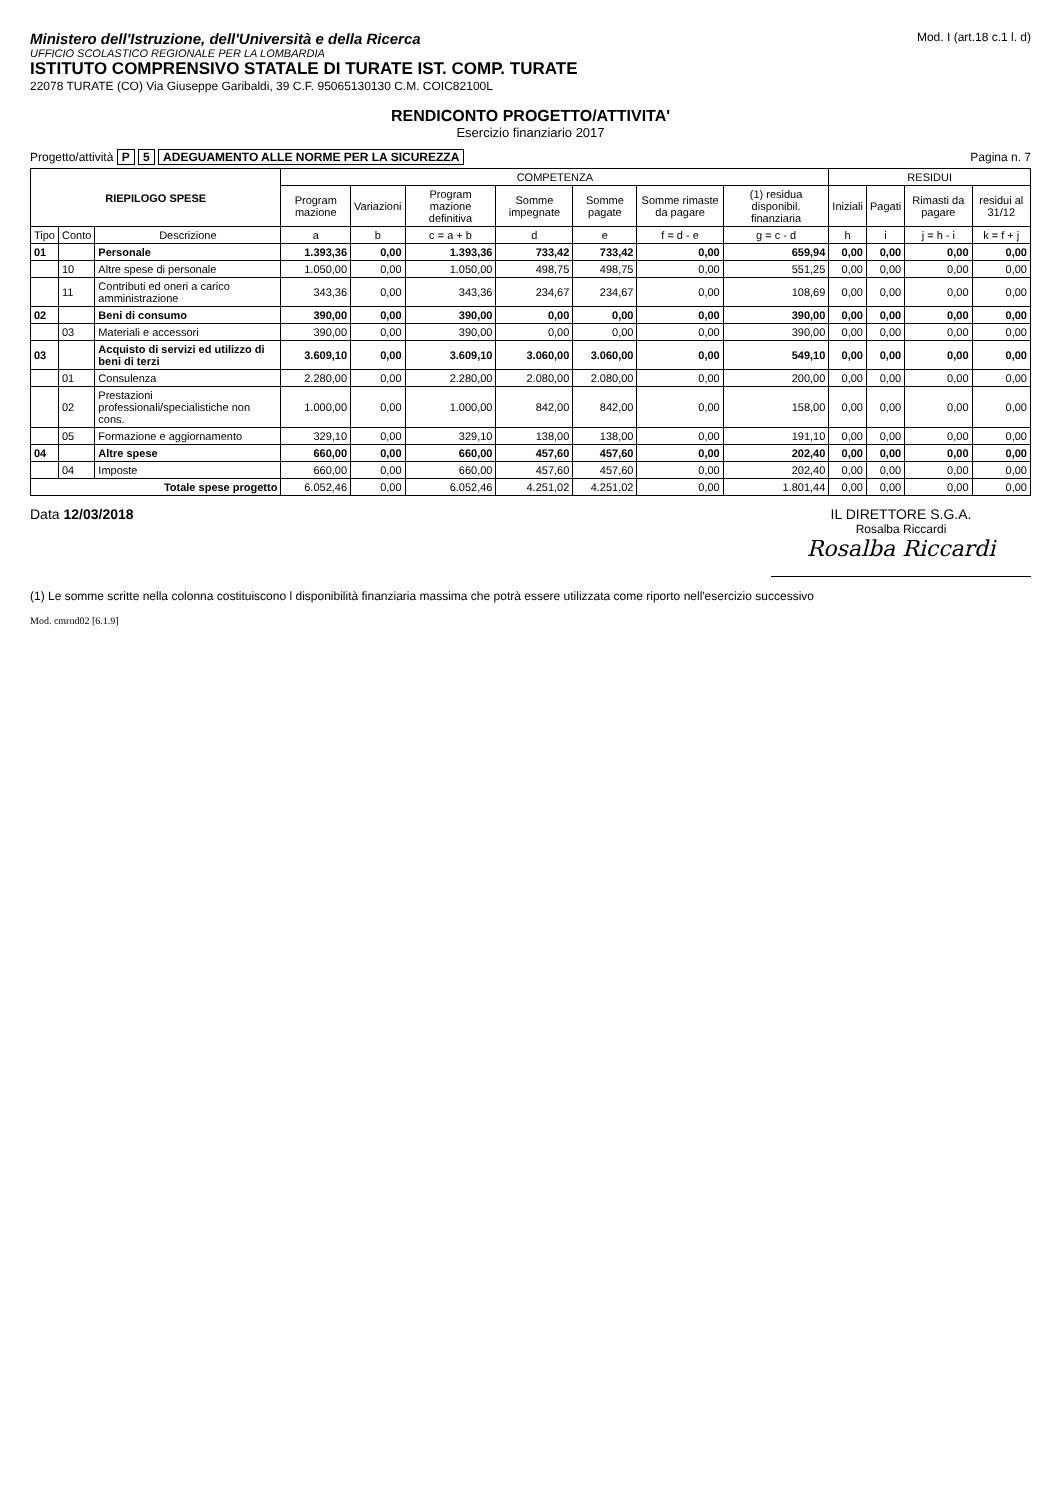Ministero dell'Istruzione, dell'Università e della Ricerca
UFFICIO SCOLASTICO REGIONALE PER LA LOMBARDIA
ISTITUTO COMPRENSIVO STATALE DI TURATE IST. COMP. TURATE
22078 TURATE (CO) Via Giuseppe Garibaldi, 39 C.F. 95065130130 C.M. COIC82100L
Mod. I (art.18 c.1 l. d)
RENDICONTO PROGETTO/ATTIVITA'
Esercizio finanziario 2017
Progetto/attività P 5 ADEGUAMENTO ALLE NORME PER LA SICUREZZA
Pagina n. 7
| RIEPILOGO SPESE | | | COMPETENZA | | | | | | | RESIDUI | | | |
| --- | --- | --- | --- | --- | --- | --- | --- | --- | --- | --- | --- | --- | --- |
| | | | Program mazione | Variazioni | Program mazione definitiva | Somme impegnate | Somme pagate | Somme rimaste da pagare | (1) residua disponibil. finanziaria | Iniziali | Pagati | Rimasti da pagare | residui al 31/12 |
| Tipo | Conto | Descrizione | a | b | c = a + b | d | e | f = d - e | g = c - d | h | i | j = h - i | k = f + j |
| 01 | | Personale | 1.393,36 | 0,00 | 1.393,36 | 733,42 | 733,42 | 0,00 | 659,94 | 0,00 | 0,00 | 0,00 | 0,00 |
| | 10 | Altre spese di personale | 1.050,00 | 0,00 | 1.050,00 | 498,75 | 498,75 | 0,00 | 551,25 | 0,00 | 0,00 | 0,00 | 0,00 |
| | 11 | Contributi ed oneri a carico amministrazione | 343,36 | 0,00 | 343,36 | 234,67 | 234,67 | 0,00 | 108,69 | 0,00 | 0,00 | 0,00 | 0,00 |
| 02 | | Beni di consumo | 390,00 | 0,00 | 390,00 | 0,00 | 0,00 | 0,00 | 390,00 | 0,00 | 0,00 | 0,00 | 0,00 |
| | 03 | Materiali e accessori | 390,00 | 0,00 | 390,00 | 0,00 | 0,00 | 0,00 | 390,00 | 0,00 | 0,00 | 0,00 | 0,00 |
| 03 | | Acquisto di servizi ed utilizzo di beni di terzi | 3.609,10 | 0,00 | 3.609,10 | 3.060,00 | 3.060,00 | 0,00 | 549,10 | 0,00 | 0,00 | 0,00 | 0,00 |
| | 01 | Consulenza | 2.280,00 | 0,00 | 2.280,00 | 2.080,00 | 2.080,00 | 0,00 | 200,00 | 0,00 | 0,00 | 0,00 | 0,00 |
| | 02 | Prestazioni professionali/specialistiche non cons. | 1.000,00 | 0,00 | 1.000,00 | 842,00 | 842,00 | 0,00 | 158,00 | 0,00 | 0,00 | 0,00 | 0,00 |
| | 05 | Formazione e aggiornamento | 329,10 | 0,00 | 329,10 | 138,00 | 138,00 | 0,00 | 191,10 | 0,00 | 0,00 | 0,00 | 0,00 |
| 04 | | Altre spese | 660,00 | 0,00 | 660,00 | 457,60 | 457,60 | 0,00 | 202,40 | 0,00 | 0,00 | 0,00 | 0,00 |
| | 04 | Imposte | 660,00 | 0,00 | 660,00 | 457,60 | 457,60 | 0,00 | 202,40 | 0,00 | 0,00 | 0,00 | 0,00 |
| Totale spese progetto | | | 6.052,46 | 0,00 | 6.052,46 | 4.251,02 | 4.251,02 | 0,00 | 1.801,44 | 0,00 | 0,00 | 0,00 | 0,00 |
Data 12/03/2018 IL DIRETTORE S.G.A.
Rosalba Riccardi
Rosalba Riccardi
(1) Le somme scritte nella colonna costituiscono l disponibilità finanziaria massima che potrà essere utilizzata come riporto nell'esercizio successivo
Mod. cmrnd02 [6.1.9]